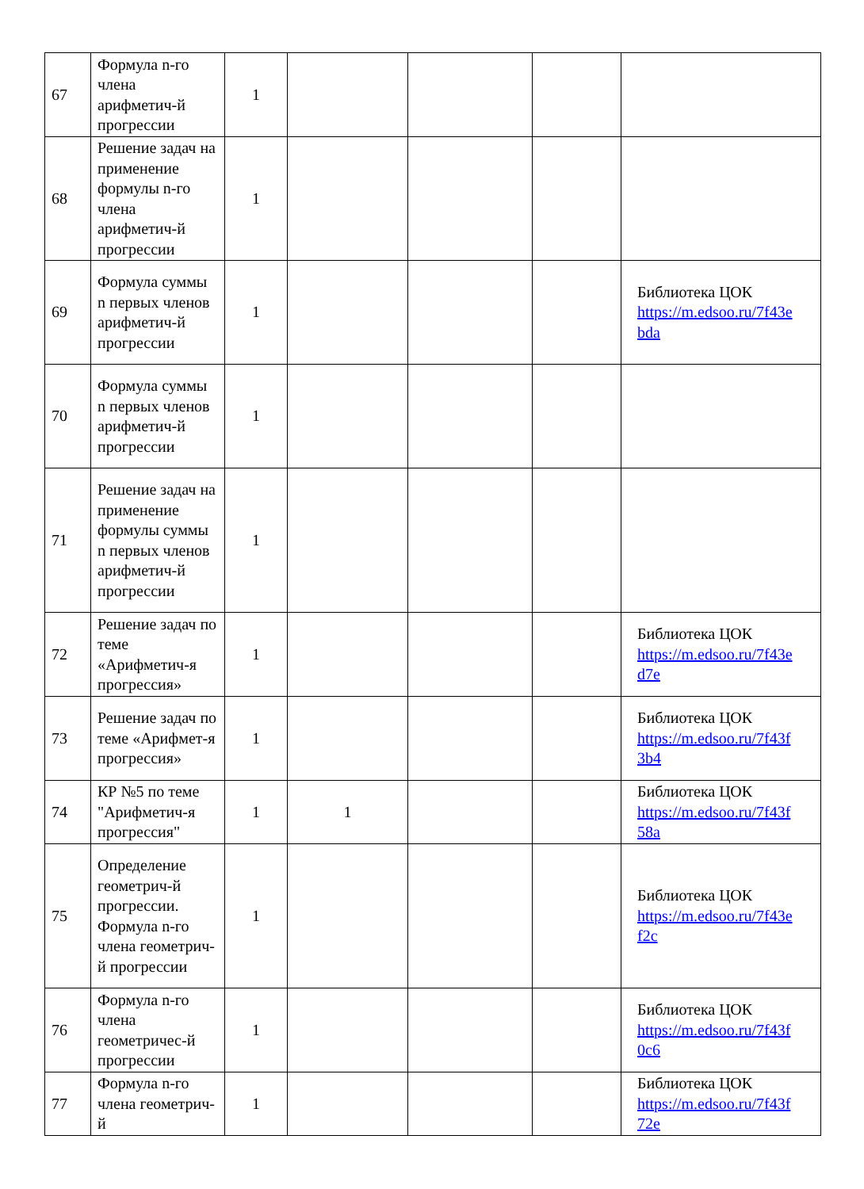| 67 | Формула n-го члена арифметич-й прогрессии | 1 | | | | |
| 68 | Решение задач на применение формулы n-го члена арифметич-й прогрессии | 1 | | | | |
| 69 | Формула суммы n первых членов арифметич-й прогрессии | 1 | | | | Библиотека ЦОК https://m.edsoo.ru/7f43e bda |
| 70 | Формула суммы n первых членов арифметич-й прогрессии | 1 | | | | |
| 71 | Решение задач на применение формулы суммы n первых членов арифметич-й прогрессии | 1 | | | | |
| 72 | Решение задач по теме «Арифметич-я прогрессия» | 1 | | | | Библиотека ЦОК https://m.edsoo.ru/7f43e d7e |
| 73 | Решение задач по теме «Арифмет-я прогрессия» | 1 | | | | Библиотека ЦОК https://m.edsoo.ru/7f43f 3b4 |
| 74 | КР №5 по теме "Арифметич-я прогрессия" | 1 | 1 | | | Библиотека ЦОК https://m.edsoo.ru/7f43f 58a |
| 75 | Определение геометрич-й прогрессии. Формула n-го члена геометрич-й прогрессии | 1 | | | | Библиотека ЦОК https://m.edsoo.ru/7f43e f2c |
| 76 | Формула n-го члена геометричес-й прогрессии | 1 | | | | Библиотека ЦОК https://m.edsoo.ru/7f43f 0c6 |
| 77 | Формула n-го члена геометрич-й | 1 | | | | Библиотека ЦОК https://m.edsoo.ru/7f43f 72e |